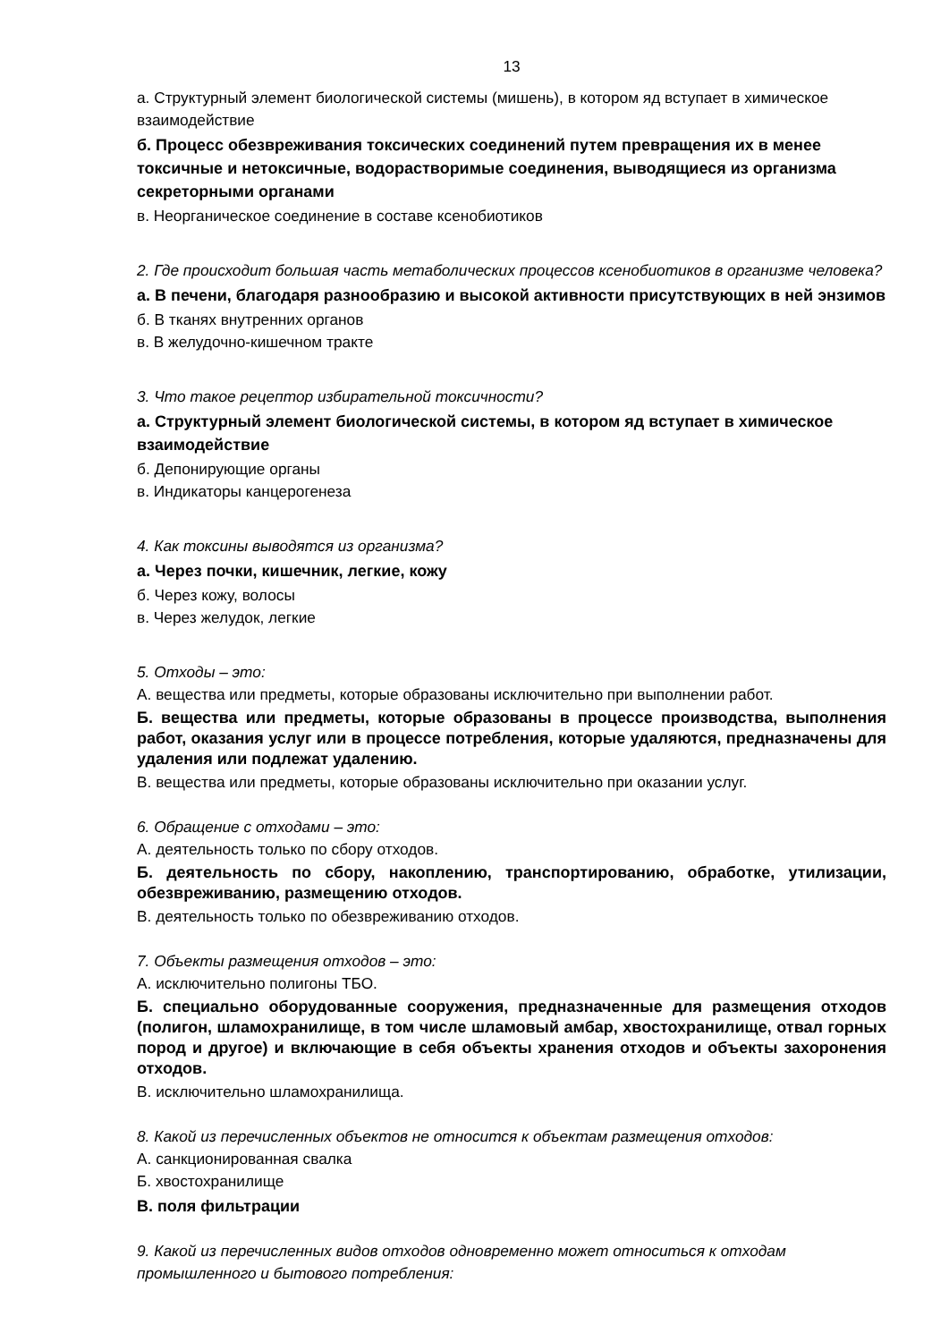13
а. Структурный элемент биологической системы (мишень), в котором яд вступает в химическое взаимодействие
б. Процесс обезвреживания токсических соединений путем превращения их в менее токсичные и нетоксичные, водорастворимые соединения, выводящиеся из организма секреторными органами
в. Неорганическое соединение в составе ксенобиотиков
2. Где происходит большая часть метаболических процессов ксенобиотиков в организме человека?
а. В печени, благодаря разнообразию и высокой активности присутствующих в ней энзимов
б. В тканях внутренних органов
в. В желудочно-кишечном тракте
3. Что такое рецептор избирательной токсичности?
а. Структурный элемент биологической системы, в котором яд вступает в химическое взаимодействие
б. Депонирующие органы
в. Индикаторы канцерогенеза
4. Как токсины выводятся из организма?
а. Через почки, кишечник, легкие, кожу
б. Через кожу, волосы
в. Через желудок, легкие
5. Отходы – это:
А. вещества или предметы, которые образованы исключительно при выполнении работ.
Б. вещества или предметы, которые образованы в процессе производства, выполнения работ, оказания услуг или в процессе потребления, которые удаляются, предназначены для удаления или подлежат удалению.
В. вещества или предметы, которые образованы исключительно при оказании услуг.
6. Обращение с отходами – это:
А. деятельность только по сбору отходов.
Б. деятельность по сбору, накоплению, транспортированию, обработке, утилизации, обезвреживанию, размещению отходов.
В. деятельность только по обезвреживанию отходов.
7. Объекты размещения отходов – это:
А. исключительно полигоны ТБО.
Б. специально оборудованные сооружения, предназначенные для размещения отходов (полигон, шламохранилище, в том числе шламовый амбар, хвостохранилище, отвал горных пород и другое) и включающие в себя объекты хранения отходов и объекты захоронения отходов.
В. исключительно шламохранилища.
8. Какой из перечисленных объектов не относится к объектам размещения отходов:
А. санкционированная свалка
Б. хвостохранилище
В. поля фильтрации
9. Какой из перечисленных видов отходов одновременно может относиться к отходам промышленного и бытового потребления: